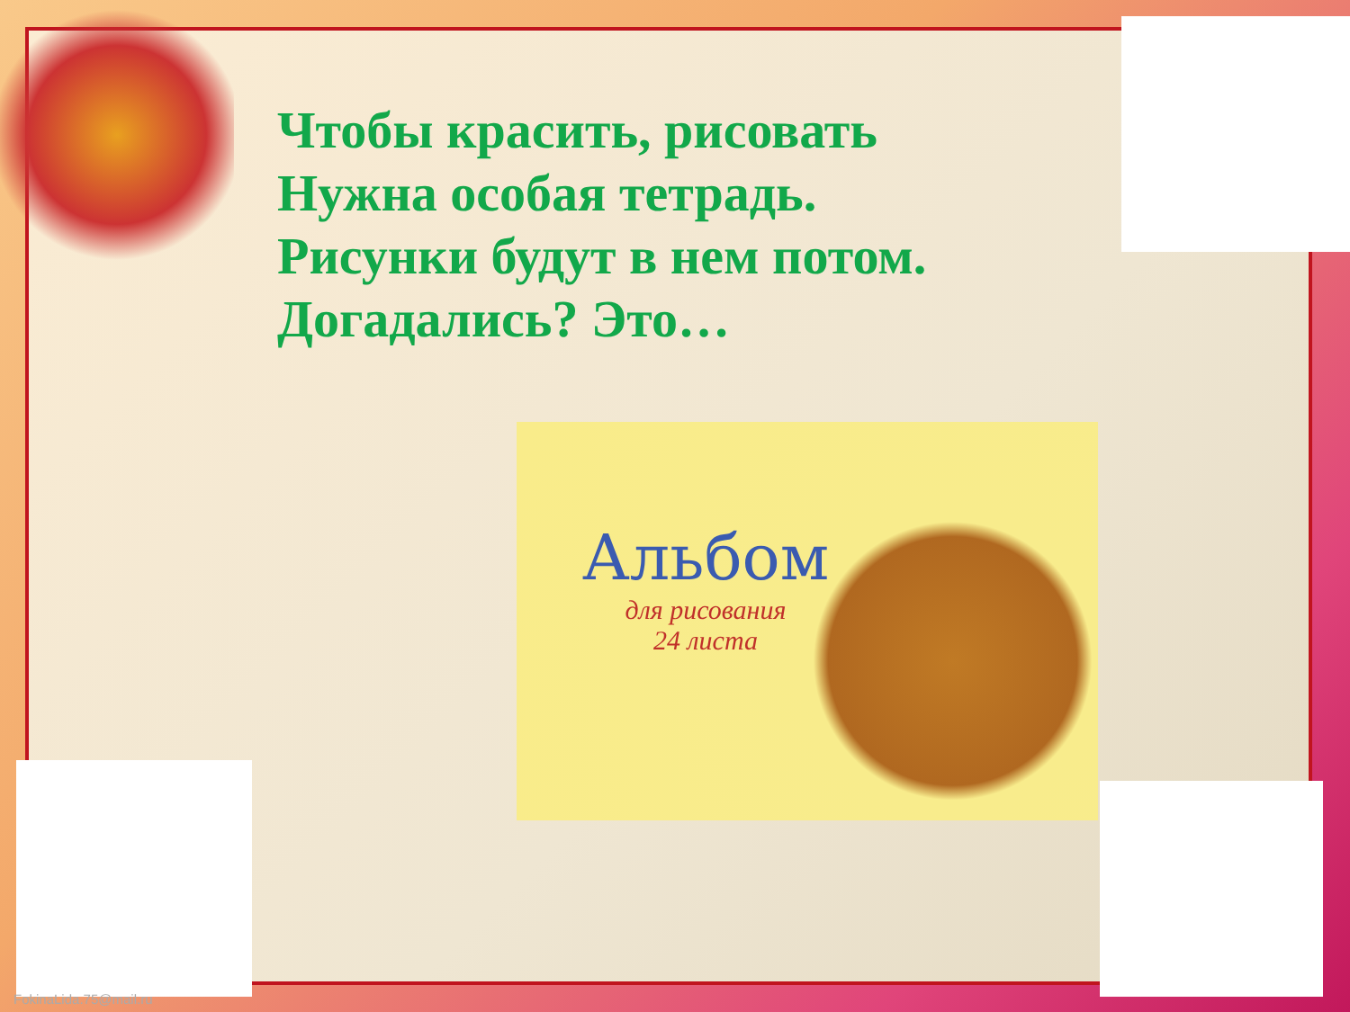Чтобы красить, рисовать
Нужна особая тетрадь.
Рисунки будут в нем потом.
Догадались? Это…
Альбом
для рисования
24 листа
FokinaLida.75@mail.ru